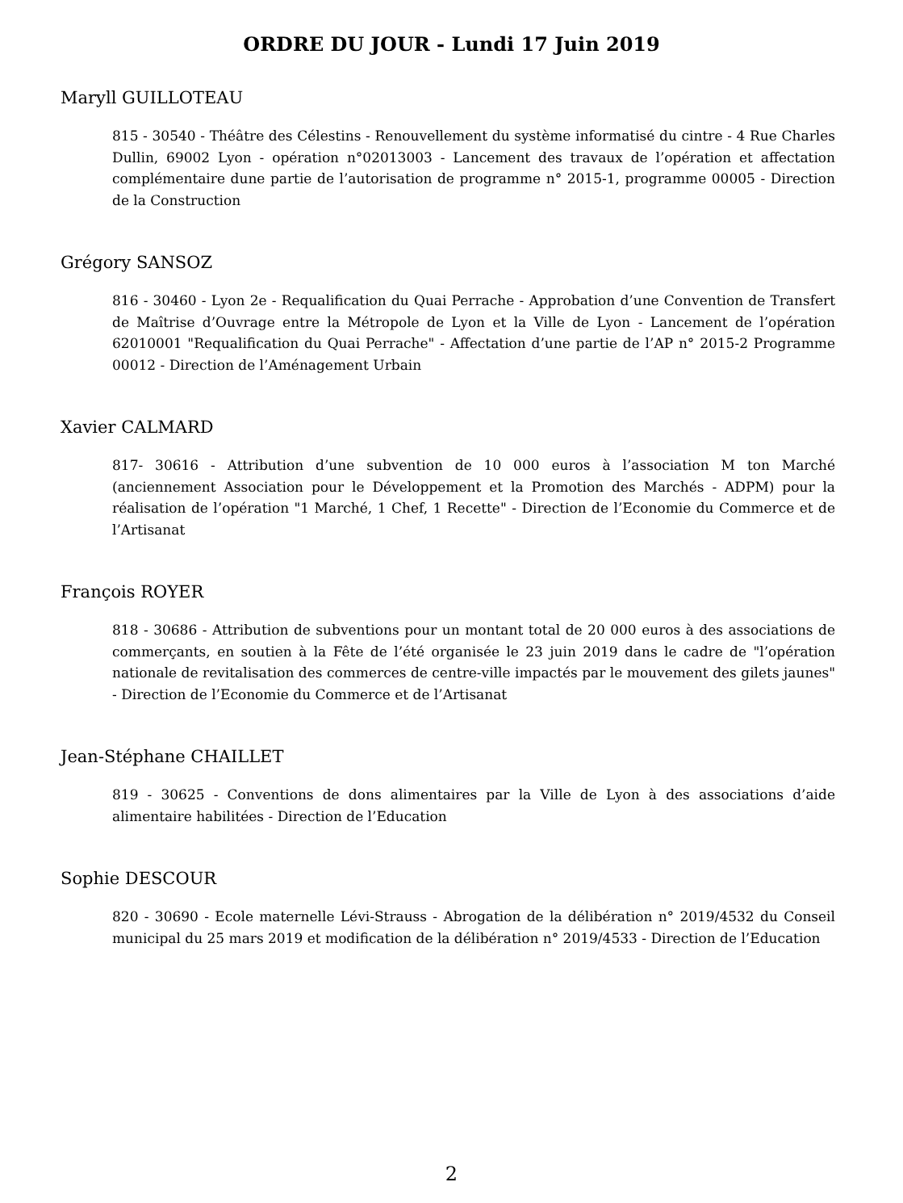ORDRE DU JOUR - Lundi 17 Juin 2019
Maryll GUILLOTEAU
815 - 30540 - Théâtre des Célestins - Renouvellement du système informatisé du cintre - 4 Rue Charles Dullin, 69002 Lyon - opération n°02013003 - Lancement des travaux de l’opération et affectation complémentaire dune partie de l’autorisation de programme n° 2015-1, programme 00005 - Direction de la Construction
Grégory SANSOZ
816 - 30460 - Lyon 2e - Requalification du Quai Perrache - Approbation d’une Convention de Transfert de Maîtrise d’Ouvrage entre la Métropole de Lyon et la Ville de Lyon - Lancement de l’opération 62010001 "Requalification du Quai Perrache" - Affectation d’une partie de l’AP n° 2015-2 Programme 00012 - Direction de l’Aménagement Urbain
Xavier CALMARD
817- 30616 - Attribution d’une subvention de 10 000 euros à l’association M ton Marché (anciennement Association pour le Développement et la Promotion des Marchés - ADPM) pour la réalisation de l’opération "1 Marché, 1 Chef, 1 Recette" - Direction de l’Economie du Commerce et de l’Artisanat
François ROYER
818 - 30686 - Attribution de subventions pour un montant total de 20 000 euros à des associations de commerçants, en soutien à la Fête de l’été organisée le 23 juin 2019 dans le cadre de "l’opération nationale de revitalisation des commerces de centre-ville impactés par le mouvement des gilets jaunes" - Direction de l’Economie du Commerce et de l’Artisanat
Jean-Stéphane CHAILLET
819 - 30625 - Conventions de dons alimentaires par la Ville de Lyon à des associations d’aide alimentaire habilitées - Direction de l’Education
Sophie DESCOUR
820 - 30690 - Ecole maternelle Lévi-Strauss - Abrogation de la délibération n° 2019/4532 du Conseil municipal du 25 mars 2019 et modification de la délibération n° 2019/4533 - Direction de l’Education
2